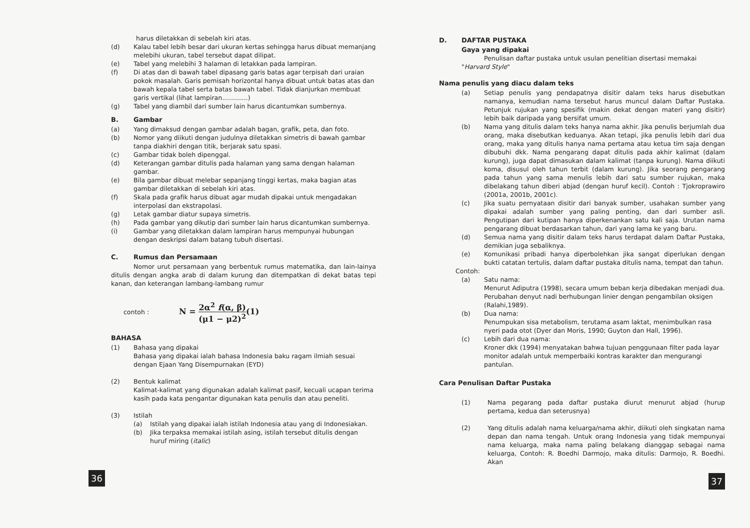harus diletakkan di sebelah kiri atas.
(d) Kalau tabel lebih besar dari ukuran kertas sehingga harus dibuat memanjang melebihi ukuran, tabel tersebut dapat dilipat.
(e) Tabel yang melebihi 3 halaman di letakkan pada lampiran.
(f) Di atas dan di bawah tabel dipasang garis batas agar terpisah dari uraian pokok masalah. Garis pemisah horizontal hanya dibuat untuk batas atas dan bawah kepala tabel serta batas bawah tabel. Tidak dianjurkan membuat garis vertikal (lihat lampiran.............)
(g) Tabel yang diambil dari sumber lain harus dicantumkan sumbernya.
B. Gambar
(a) Yang dimaksud dengan gambar adalah bagan, grafik, peta, dan foto.
(b) Nomor yang diikuti dengan judulnya diletakkan simetris di bawah gambar tanpa diakhiri dengan titik, berjarak satu spasi.
(c) Gambar tidak boleh dipenggal.
(d) Keterangan gambar ditulis pada halaman yang sama dengan halaman gambar.
(e) Bila gambar dibuat melebar sepanjang tinggi kertas, maka bagian atas gambar diletakkan di sebelah kiri atas.
(f) Skala pada grafik harus dibuat agar mudah dipakai untuk mengadakan interpolasi dan ekstrapolasi.
(g) Letak gambar diatur supaya simetris.
(h) Pada gambar yang dikutip dari sumber lain harus dicantumkan sumbernya.
(i) Gambar yang diletakkan dalam lampiran harus mempunyai hubungan dengan deskripsi dalam batang tubuh disertasi.
C. Rumus dan Persamaan
Nomor urut persamaan yang berbentuk rumus matematika, dan lain-lainya ditulis dengan angka arab di dalam kurung dan ditempatkan di dekat batas tepi kanan, dan keterangan lambang-lambang rumur
contoh : N = 2α<sup>2</sup> f(α, β) (μ1 − μ2)<sup>2</sup>(1)
BAHASA
(1) Bahasa yang dipakai
Bahasa yang dipakai ialah bahasa Indonesia baku ragam ilmiah sesuai dengan Ejaan Yang Disempurnakan (EYD)
(2) Bentuk kalimat
Kalimat-kalimat yang digunakan adalah kalimat pasif, kecuali ucapan terima kasih pada kata pengantar digunakan kata penulis dan atau peneliti.
(3) Istilah
(a) Istilah yang dipakai ialah istilah Indonesia atau yang di Indonesiakan.
(b) Jika terpaksa memakai istilah asing, istilah tersebut ditulis dengan huruf miring (italic)
36
D. DAFTAR PUSTAKA
Gaya yang dipakai
Penulisan daftar pustaka untuk usulan penelitian disertasi memakai "Harvard Style"
Nama penulis yang diacu dalam teks
(a) Setiap penulis yang pendapatnya disitir dalam teks harus disebutkan namanya, kemudian nama tersebut harus muncul dalam Daftar Pustaka. Petunjuk rujukan yang spesifik (makin dekat dengan materi yang disitir) lebih baik daripada yang bersifat umum.
(b) Nama yang ditulis dalam teks hanya nama akhir. Jika penulis berjumlah dua orang, maka disebutkan keduanya. Akan tetapi, jika penulis lebih dari dua orang, maka yang ditulis hanya nama pertama atau ketua tim saja dengan dibubuhi dkk. Nama pengarang dapat ditulis pada akhir kalimat (dalam kurung), juga dapat dimasukan dalam kalimat (tanpa kurung). Nama diikuti koma, disusul oleh tahun terbit (dalam kurung). Jika seorang pengarang pada tahun yang sama menulis lebih dari satu sumber rujukan, maka dibelakang tahun diberi abjad (dengan huruf kecil). Contoh : Tjokroprawiro (2001a, 2001b, 2001c).
(c) Jika suatu pernyataan disitir dari banyak sumber, usahakan sumber yang dipakai adalah sumber yang paling penting, dan dari sumber asli. Pengutipan dari kutipan hanya diperkenankan satu kali saja. Urutan nama pengarang dibuat berdasarkan tahun, dari yang lama ke yang baru.
(d) Semua nama yang disitir dalam teks harus terdapat dalam Daftar Pustaka, demikian juga sebaliknya.
(e) Komunikasi pribadi hanya diperbolehkan jika sangat diperlukan dengan bukti catatan tertulis, dalam daftar pustaka ditulis nama, tempat dan tahun.
Contoh:
(a) Satu nama:
Menurut Adiputra (1998), secara umum beban kerja dibedakan menjadi dua.
Perubahan denyut nadi berhubungan linier dengan pengambilan oksigen (Ralahi,1989).
(b) Dua nama:
Penumpukan sisa metabolism, terutama asam laktat, menimbulkan rasa nyeri pada otot (Dyer dan Moris, 1990; Guyton dan Hall, 1996).
(c) Lebih dari dua nama:
Kroner dkk (1994) menyatakan bahwa tujuan penggunaan filter pada layar monitor adalah untuk memperbaiki kontras karakter dan mengurangi pantulan.
Cara Penulisan Daftar Pustaka
(1) Nama pegarang pada daftar pustaka diurut menurut abjad (hurup pertama, kedua dan seterusnya)
(2) Yang ditulis adalah nama keluarga/nama akhir, diikuti oleh singkatan nama depan dan nama tengah. Untuk orang Indonesia yang tidak mempunyai nama keluarga, maka nama paling belakang dianggap sebagai nama keluarga, Contoh: R. Boedhi Darmojo, maka ditulis: Darmojo, R. Boedhi. Akan
37